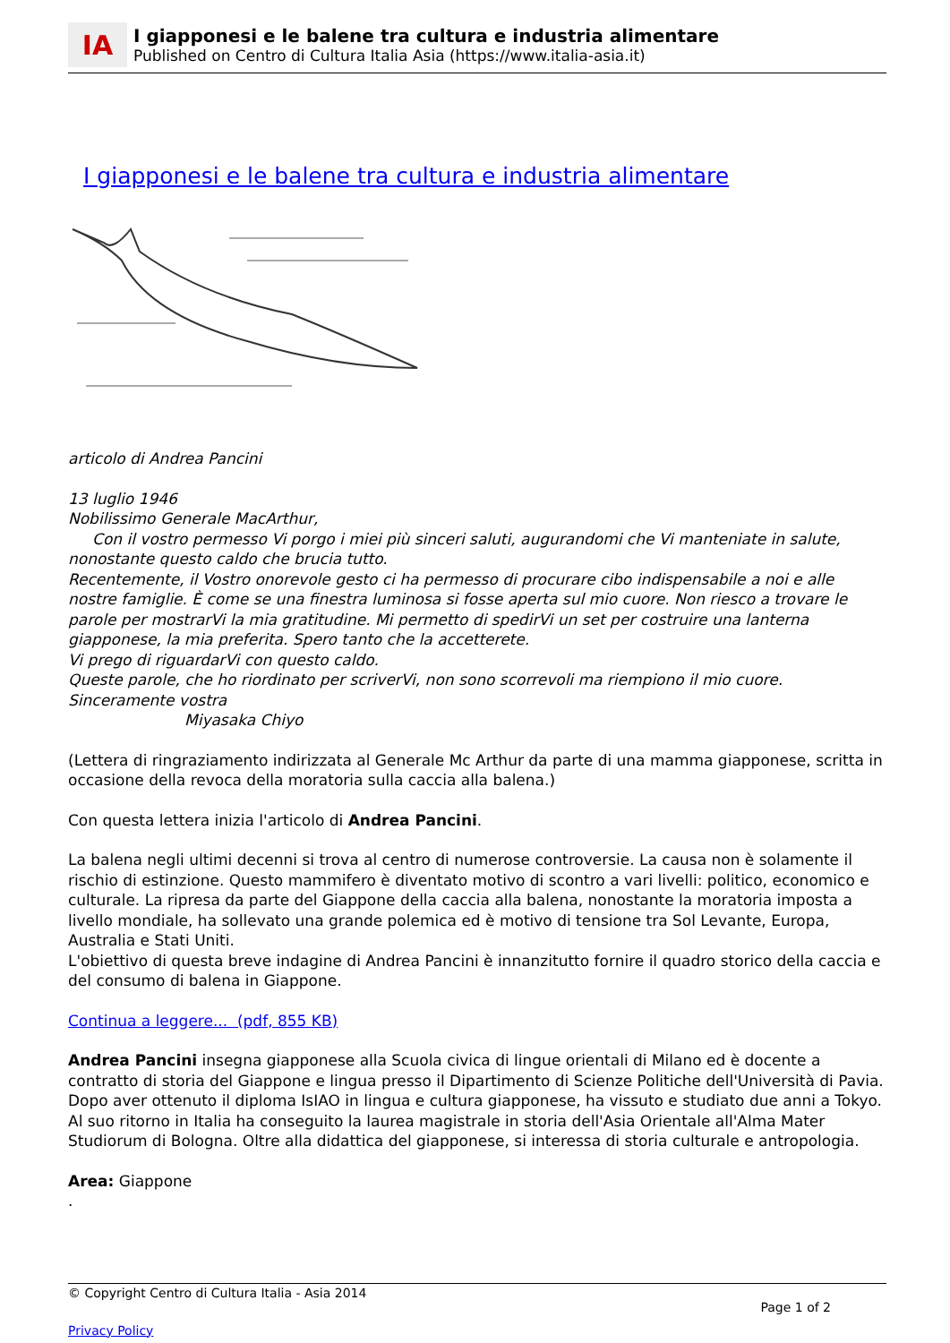IA
I giapponesi e le balene tra cultura e industria alimentare
Published on Centro di Cultura Italia Asia (https://www.italia-asia.it)
I giapponesi e le balene tra cultura e industria alimentare
articolo di Andrea Pancini
13 luglio 1946
Nobilissimo Generale MacArthur,
Con il vostro permesso Vi porgo i miei più sinceri saluti, augurandomi che Vi manteniate in salute, nonostante questo caldo che brucia tutto.
Recentemente, il Vostro onorevole gesto ci ha permesso di procurare cibo indispensabile a noi e alle nostre famiglie. È come se una finestra luminosa si fosse aperta sul mio cuore. Non riesco a trovare le parole per mostrarVi la mia gratitudine. Mi permetto di spedirVi un set per costruire una lanterna giapponese, la mia preferita. Spero tanto che la accetterete.
Vi prego di riguardarVi con questo caldo.
Queste parole, che ho riordinato per scriverVi, non sono scorrevoli ma riempiono il mio cuore.
Sinceramente vostra
Miyasaka Chiyo
(Lettera di ringraziamento indirizzata al Generale Mc Arthur da parte di una mamma giapponese, scritta in occasione della revoca della moratoria sulla caccia alla balena.)
Con questa lettera inizia l'articolo di Andrea Pancini.
La balena negli ultimi decenni si trova al centro di numerose controversie. La causa non è solamente il rischio di estinzione. Questo mammifero è diventato motivo di scontro a vari livelli: politico, economico e culturale. La ripresa da parte del Giappone della caccia alla balena, nonostante la moratoria imposta a livello mondiale, ha sollevato una grande polemica ed è motivo di tensione tra Sol Levante, Europa, Australia e Stati Uniti.
L'obiettivo di questa breve indagine di Andrea Pancini è innanzitutto fornire il quadro storico della caccia e del consumo di balena in Giappone.
Continua a leggere... (pdf, 855 KB)
Andrea Pancini insegna giapponese alla Scuola civica di lingue orientali di Milano ed è docente a contratto di storia del Giappone e lingua presso il Dipartimento di Scienze Politiche dell'Università di Pavia. Dopo aver ottenuto il diploma IsIAO in lingua e cultura giapponese, ha vissuto e studiato due anni a Tokyo. Al suo ritorno in Italia ha conseguito la laurea magistrale in storia dell'Asia Orientale all'Alma Mater Studiorum di Bologna. Oltre alla didattica del giapponese, si interessa di storia culturale e antropologia.
Area: Giappone
.
© Copyright Centro di Cultura Italia - Asia 2014
Page 1 of 2
Privacy Policy